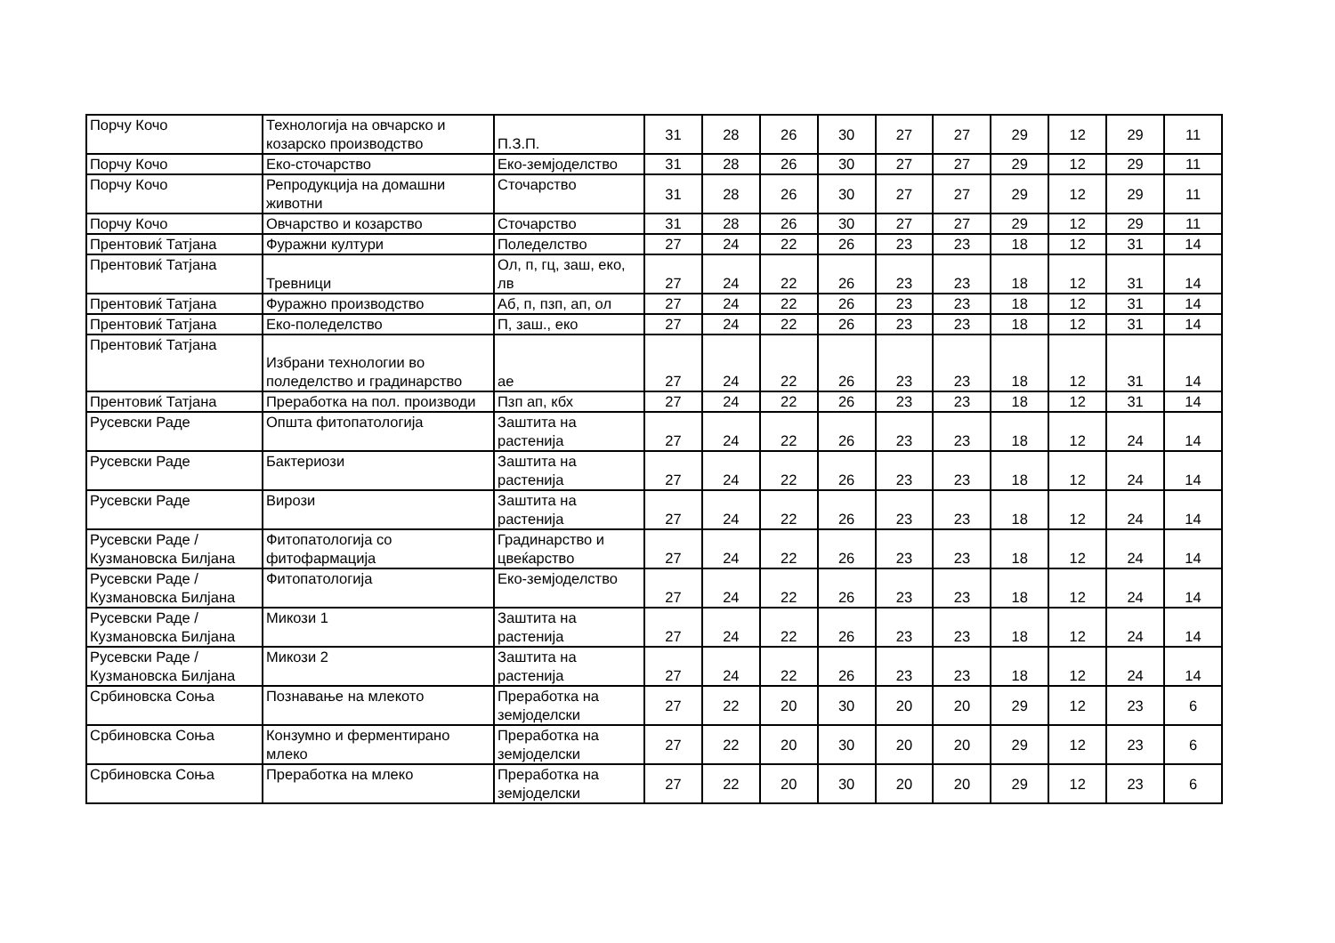| Порчу Кочо | Технологија на овчарско и козарско производство | П.З.П. | 31 | 28 | 26 | 30 | 27 | 27 | 29 | 12 | 29 | 11 |
| Порчу Кочо | Еко-сточарство | Еко-земјоделство | 31 | 28 | 26 | 30 | 27 | 27 | 29 | 12 | 29 | 11 |
| Порчу Кочо | Репродукција на домашни животни | Сточарство | 31 | 28 | 26 | 30 | 27 | 27 | 29 | 12 | 29 | 11 |
| Порчу Кочо | Овчарство и козарство | Сточарство | 31 | 28 | 26 | 30 | 27 | 27 | 29 | 12 | 29 | 11 |
| Прентовиќ Татјана | Фуражни култури | Поледелство | 27 | 24 | 22 | 26 | 23 | 23 | 18 | 12 | 31 | 14 |
| Прентовиќ Татјана | Тревници | Ол, п, гц, заш, еко, лв | 27 | 24 | 22 | 26 | 23 | 23 | 18 | 12 | 31 | 14 |
| Прентовиќ Татјана | Фуражно производство | Аб, п, пзп, ап, ол | 27 | 24 | 22 | 26 | 23 | 23 | 18 | 12 | 31 | 14 |
| Прентовиќ Татјана | Еко-поледелство | П, заш., еко | 27 | 24 | 22 | 26 | 23 | 23 | 18 | 12 | 31 | 14 |
| Прентовиќ Татјана | Избрани технологии во поледелство и градинарство | ае | 27 | 24 | 22 | 26 | 23 | 23 | 18 | 12 | 31 | 14 |
| Прентовиќ Татјана | Преработка на пол. производи | Пзп ап, кбх | 27 | 24 | 22 | 26 | 23 | 23 | 18 | 12 | 31 | 14 |
| Русевски Раде | Општа фитопатологија | Заштита на растенија | 27 | 24 | 22 | 26 | 23 | 23 | 18 | 12 | 24 | 14 |
| Русевски Раде | Бактериози | Заштита на растенија | 27 | 24 | 22 | 26 | 23 | 23 | 18 | 12 | 24 | 14 |
| Русевски Раде | Вирози | Заштита на растенија | 27 | 24 | 22 | 26 | 23 | 23 | 18 | 12 | 24 | 14 |
| Русевски Раде / Кузмановска Билјана | Фитопатологија со фитофармација | Градинарство и цвеќарство | 27 | 24 | 22 | 26 | 23 | 23 | 18 | 12 | 24 | 14 |
| Русевски Раде / Кузмановска Билјана | Фитопатологија | Еко-земјоделство | 27 | 24 | 22 | 26 | 23 | 23 | 18 | 12 | 24 | 14 |
| Русевски Раде / Кузмановска Билјана | Микози 1 | Заштита на растенија | 27 | 24 | 22 | 26 | 23 | 23 | 18 | 12 | 24 | 14 |
| Русевски Раде / Кузмановска Билјана | Микози 2 | Заштита на растенија | 27 | 24 | 22 | 26 | 23 | 23 | 18 | 12 | 24 | 14 |
| Србиновска Соња | Познавање на млекото | Преработка на земјоделски | 27 | 22 | 20 | 30 | 20 | 20 | 29 | 12 | 23 | 6 |
| Србиновска Соња | Конзумно и ферментирано млеко | Преработка на земјоделски | 27 | 22 | 20 | 30 | 20 | 20 | 29 | 12 | 23 | 6 |
| Србиновска Соња | Преработка на млеко | Преработка на земјоделски | 27 | 22 | 20 | 30 | 20 | 20 | 29 | 12 | 23 | 6 |